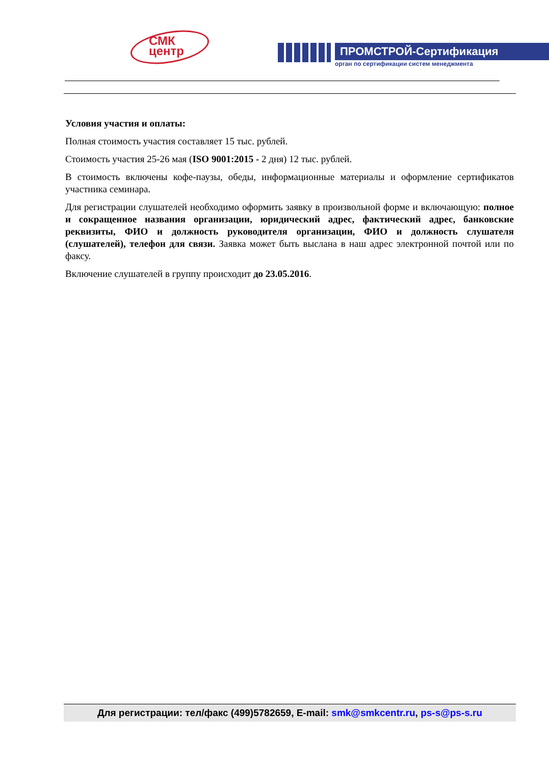СМК
центр
ПРОМСТРОЙ-Сертификация
орган по сертификации систем менеджмента
Условия участия и оплаты:
Полная стоимость участия составляет 15 тыс. рублей.
Стоимость участия 25-26 мая (ISO 9001:2015 - 2 дня) 12 тыс. рублей.
В стоимость включены кофе-паузы, обеды, информационные материалы и оформление сертификатов участника семинара.
Для регистрации слушателей необходимо оформить заявку в произвольной форме и включающую: полное и сокращенное названия организации, юридический адрес, фактический адрес, банковские реквизиты, ФИО и должность руководителя организации, ФИО и должность слушателя (слушателей), телефон для связи. Заявка может быть выслана в наш адрес электронной почтой или по факсу.
Включение слушателей в группу происходит до 23.05.2016.
Для регистрации: тел/факс (499)5782659, E-mail: smk@smkcentr.ru, ps-s@ps-s.ru